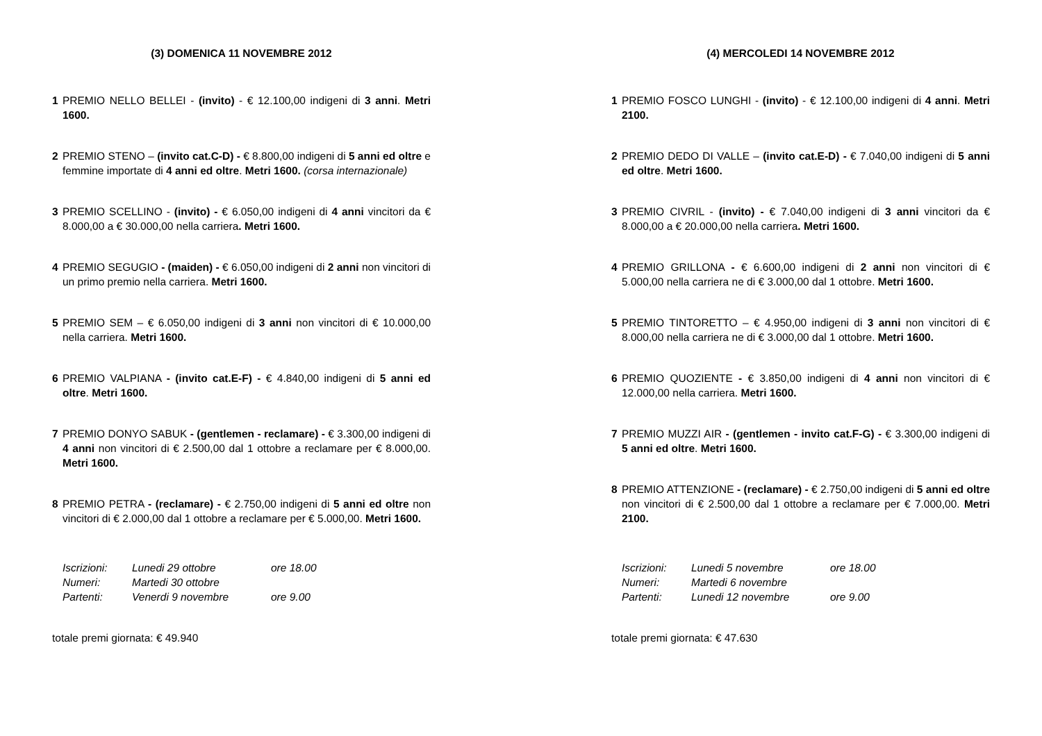(3) DOMENICA 11 NOVEMBRE 2012
1 PREMIO NELLO BELLEI - (invito) - € 12.100,00 indigeni di 3 anni. Metri 1600.
2 PREMIO STENO – (invito cat.C-D) - € 8.800,00 indigeni di 5 anni ed oltre e femmine importate di 4 anni ed oltre. Metri 1600. (corsa internazionale)
3 PREMIO SCELLINO - (invito) - € 6.050,00 indigeni di 4 anni vincitori da € 8.000,00 a € 30.000,00 nella carriera. Metri 1600.
4 PREMIO SEGUGIO - (maiden) - € 6.050,00 indigeni di 2 anni non vincitori di un primo premio nella carriera. Metri 1600.
5 PREMIO SEM – € 6.050,00 indigeni di 3 anni non vincitori di € 10.000,00 nella carriera. Metri 1600.
6 PREMIO VALPIANA - (invito cat.E-F) - € 4.840,00 indigeni di 5 anni ed oltre. Metri 1600.
7 PREMIO DONYO SABUK - (gentlemen - reclamare) - € 3.300,00 indigeni di 4 anni non vincitori di € 2.500,00 dal 1 ottobre a reclamare per € 8.000,00. Metri 1600.
8 PREMIO PETRA - (reclamare) - € 2.750,00 indigeni di 5 anni ed oltre non vincitori di € 2.000,00 dal 1 ottobre a reclamare per € 5.000,00. Metri 1600.
| Iscrizioni: | Lunedi 29 ottobre | ore 18.00 |
| Numeri: | Martedi 30 ottobre | |
| Partenti: | Venerdi 9 novembre | ore 9.00 |
totale premi giornata: € 49.940
(4) MERCOLEDI 14 NOVEMBRE 2012
1 PREMIO FOSCO LUNGHI - (invito) - € 12.100,00 indigeni di 4 anni. Metri 2100.
2 PREMIO DEDO DI VALLE – (invito cat.E-D) - € 7.040,00 indigeni di 5 anni ed oltre. Metri 1600.
3 PREMIO CIVRIL - (invito) - € 7.040,00 indigeni di 3 anni vincitori da € 8.000,00 a € 20.000,00 nella carriera. Metri 1600.
4 PREMIO GRILLONA - € 6.600,00 indigeni di 2 anni non vincitori di € 5.000,00 nella carriera ne di € 3.000,00 dal 1 ottobre. Metri 1600.
5 PREMIO TINTORETTO – € 4.950,00 indigeni di 3 anni non vincitori di € 8.000,00 nella carriera ne di € 3.000,00 dal 1 ottobre. Metri 1600.
6 PREMIO QUOZIENTE - € 3.850,00 indigeni di 4 anni non vincitori di € 12.000,00 nella carriera. Metri 1600.
7 PREMIO MUZZI AIR - (gentlemen - invito cat.F-G) - € 3.300,00 indigeni di 5 anni ed oltre. Metri 1600.
8 PREMIO ATTENZIONE - (reclamare) - € 2.750,00 indigeni di 5 anni ed oltre non vincitori di € 2.500,00 dal 1 ottobre a reclamare per € 7.000,00. Metri 2100.
| Iscrizioni: | Lunedi 5 novembre | ore 18.00 |
| Numeri: | Martedi 6 novembre | |
| Partenti: | Lunedi 12 novembre | ore 9.00 |
totale premi giornata: € 47.630